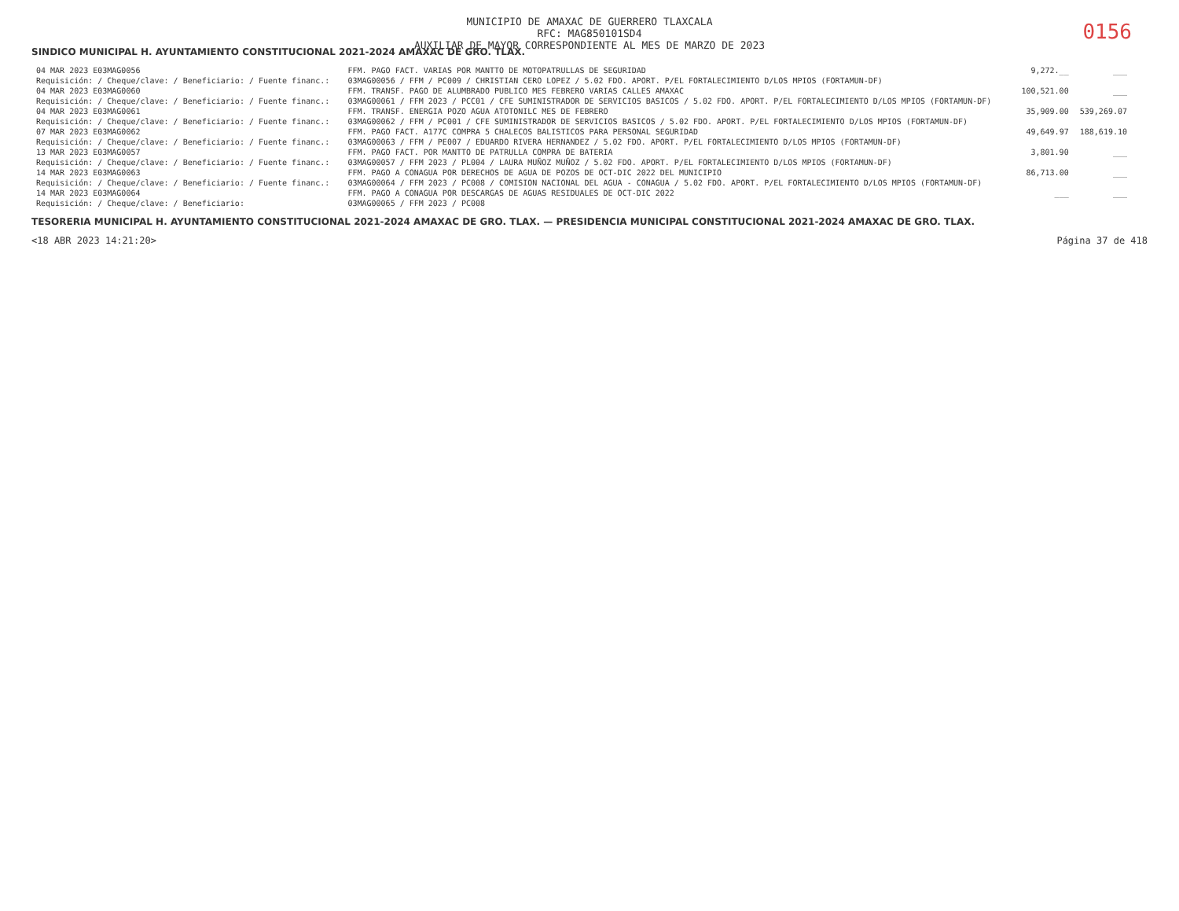MUNICIPIO DE AMAXAC DE GUERRERO TLAXCALA
RFC: MAG850101SD4
AUXILIAR DE MAYOR CORRESPONDIENTE AL MES DE MARZO DE 2023
0156
SINDICO MUNICIPAL H. AYUNTAMIENTO CONSTITUCIONAL 2021-2024 AMAXAC DE GRO. TLAX.
| 04 MAR 2023 E03MAG0056 | FFM. PAGO FACT. VARIAS POR MANTTO DE MOTOPATRULLAS DE SEGURIDAD | 9,272.__ | ___ |
| Requisición: / Cheque/clave: / Beneficiario: / Fuente financ.: | 03MAG00056 / FFM / PC009 / CHRISTIAN CERO LOPEZ / 5.02 FDO. APORT. P/EL FORTALECIMIENTO D/LOS MPIOS (FORTAMUN-DF) | | |
| 04 MAR 2023 E03MAG0060 | FFM. TRANSF. PAGO DE ALUMBRADO PUBLICO MES FEBRERO VARIAS CALLES AMAXAC | 100,521.00 | ___ |
| Requisición: / Cheque/clave: / Beneficiario: / Fuente financ.: | 03MAG00061 / FFM 2023 / PCC01 / CFE SUMINISTRADOR DE SERVICIOS BASICOS / 5.02 FDO. APORT. P/EL FORTALECIMIENTO D/LOS MPIOS (FORTAMUN-DF) | | |
| 04 MAR 2023 E03MAG0061 | FFM. TRANSF. ENERGIA POZO AGUA ATOTONILC MES DE FEBRERO | 35,909.00 | 539,269.07 |
| Requisición: / Cheque/clave: / Beneficiario: / Fuente financ.: | 03MAG00062 / FFM / PC001 / CFE SUMINISTRADOR DE SERVICIOS BASICOS / 5.02 FDO. APORT. P/EL FORTALECIMIENTO D/LOS MPIOS (FORTAMUN-DF) | | |
| 07 MAR 2023 E03MAG0062 | FFM. PAGO FACT. A177C COMPRA 5 CHALECOS BALISTICOS PARA PERSONAL SEGURIDAD | 49,649.97 | 188,619.10 |
| Requisición: / Cheque/clave: / Beneficiario: / Fuente financ.: | 03MAG00063 / FFM / PE007 / EDUARDO RIVERA HERNANDEZ / 5.02 FDO. APORT. P/EL FORTALECIMIENTO D/LOS MPIOS (FORTAMUN-DF) | | |
| 13 MAR 2023 E03MAG0057 | FFM. PAGO FACT. POR MANTTO DE PATRULLA COMPRA DE BATERIA | 3,801.90 | ___ |
| Requisición: / Cheque/clave: / Beneficiario: / Fuente financ.: | 03MAG00057 / FFM 2023 / PL004 / LAURA MUÑOZ MUÑOZ / 5.02 FDO. APORT. P/EL FORTALECIMIENTO D/LOS MPIOS (FORTAMUN-DF) | | |
| 14 MAR 2023 E03MAG0063 | FFM. PAGO A CONAGUA POR DERECHOS DE AGUA DE POZOS DE OCT-DIC 2022 DEL MUNICIPIO | 86,713.00 | ___ |
| Requisición: / Cheque/clave: / Beneficiario: / Fuente financ.: | 03MAG00064 / FFM 2023 / PC008 / COMISION NACIONAL DEL AGUA - CONAGUA / 5.02 FDO. APORT. P/EL FORTALECIMIENTO D/LOS MPIOS (FORTAMUN-DF) | | |
| 14 MAR 2023 E03MAG0064 | FFM. PAGO A CONAGUA POR DESCARGAS DE AGUAS RESIDUALES DE OCT-DIC 2022 | ___ | ___ |
| Requisición: / Cheque/clave: / Beneficiario: | 03MAG00065 / FFM 2023 / PC008 | | |
TESORERIA MUNICIPAL H. AYUNTAMIENTO CONSTITUCIONAL 2021-2024 AMAXAC DE GRO. TLAX. — PRESIDENCIA MUNICIPAL CONSTITUCIONAL 2021-2024 AMAXAC DE GRO. TLAX.
<18 ABR 2023 14:21:20> Página 37 de 418